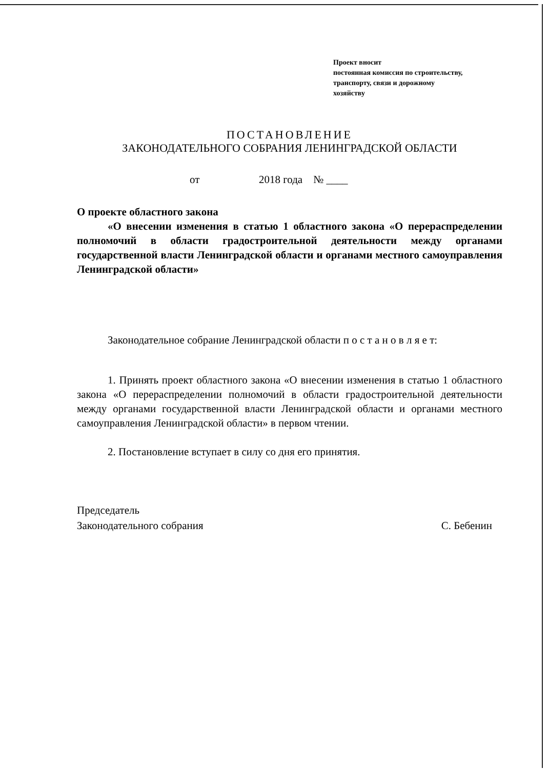Проект вносит
постоянная комиссия по строительству,
транспорту, связи и дорожному
хозяйству
ПОСТАНОВЛЕНИЕ
ЗАКОНОДАТЕЛЬНОГО СОБРАНИЯ ЛЕНИНГРАДСКОЙ ОБЛАСТИ
от 2018 года № ____
О проекте областного закона
«О внесении изменения в статью 1 областного закона «О перераспределении полномочий в области градостроительной деятельности между органами государственной власти Ленинградской области и органами местного самоуправления Ленинградской области»
Законодательное собрание Ленинградской области п о с т а н о в л я е т:
1. Принять проект областного закона «О внесении изменения в статью 1 областного закона «О перераспределении полномочий в области градостроительной деятельности между органами государственной власти Ленинградской области и органами местного самоуправления Ленинградской области» в первом чтении.
2. Постановление вступает в силу со дня его принятия.
Председатель
Законодательного собрания
С. Бебенин